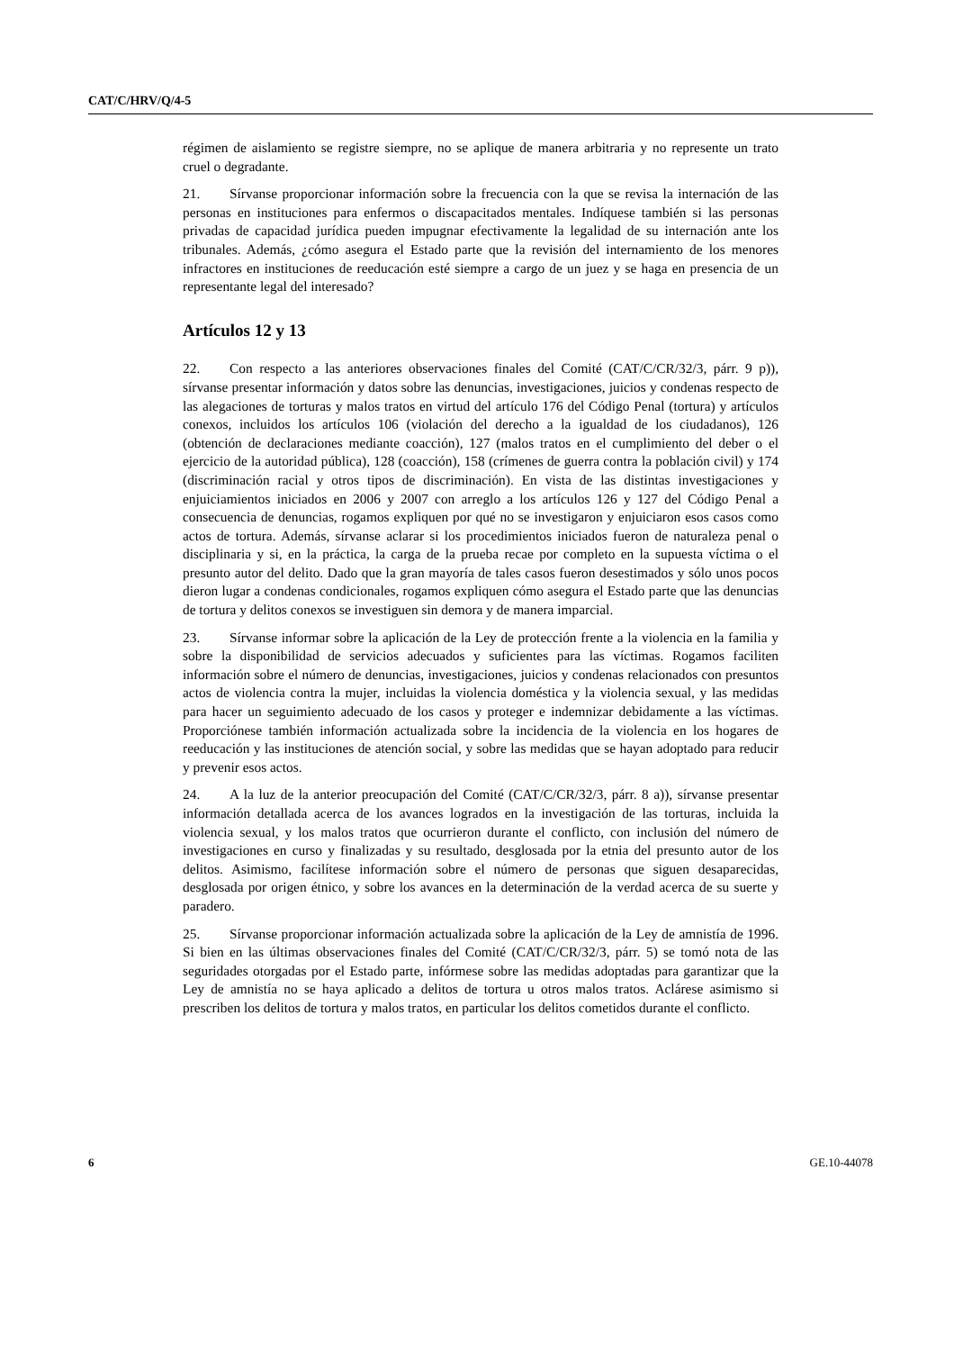CAT/C/HRV/Q/4-5
régimen de aislamiento se registre siempre, no se aplique de manera arbitraria y no represente un trato cruel o degradante.
21. Sírvanse proporcionar información sobre la frecuencia con la que se revisa la internación de las personas en instituciones para enfermos o discapacitados mentales. Indíquese también si las personas privadas de capacidad jurídica pueden impugnar efectivamente la legalidad de su internación ante los tribunales. Además, ¿cómo asegura el Estado parte que la revisión del internamiento de los menores infractores en instituciones de reeducación esté siempre a cargo de un juez y se haga en presencia de un representante legal del interesado?
Artículos 12 y 13
22. Con respecto a las anteriores observaciones finales del Comité (CAT/C/CR/32/3, párr. 9 p)), sírvanse presentar información y datos sobre las denuncias, investigaciones, juicios y condenas respecto de las alegaciones de torturas y malos tratos en virtud del artículo 176 del Código Penal (tortura) y artículos conexos, incluidos los artículos 106 (violación del derecho a la igualdad de los ciudadanos), 126 (obtención de declaraciones mediante coacción), 127 (malos tratos en el cumplimiento del deber o el ejercicio de la autoridad pública), 128 (coacción), 158 (crímenes de guerra contra la población civil) y 174 (discriminación racial y otros tipos de discriminación). En vista de las distintas investigaciones y enjuiciamientos iniciados en 2006 y 2007 con arreglo a los artículos 126 y 127 del Código Penal a consecuencia de denuncias, rogamos expliquen por qué no se investigaron y enjuiciaron esos casos como actos de tortura. Además, sírvanse aclarar si los procedimientos iniciados fueron de naturaleza penal o disciplinaria y si, en la práctica, la carga de la prueba recae por completo en la supuesta víctima o el presunto autor del delito. Dado que la gran mayoría de tales casos fueron desestimados y sólo unos pocos dieron lugar a condenas condicionales, rogamos expliquen cómo asegura el Estado parte que las denuncias de tortura y delitos conexos se investiguen sin demora y de manera imparcial.
23. Sírvanse informar sobre la aplicación de la Ley de protección frente a la violencia en la familia y sobre la disponibilidad de servicios adecuados y suficientes para las víctimas. Rogamos faciliten información sobre el número de denuncias, investigaciones, juicios y condenas relacionados con presuntos actos de violencia contra la mujer, incluidas la violencia doméstica y la violencia sexual, y las medidas para hacer un seguimiento adecuado de los casos y proteger e indemnizar debidamente a las víctimas. Proporciónese también información actualizada sobre la incidencia de la violencia en los hogares de reeducación y las instituciones de atención social, y sobre las medidas que se hayan adoptado para reducir y prevenir esos actos.
24. A la luz de la anterior preocupación del Comité (CAT/C/CR/32/3, párr. 8 a)), sírvanse presentar información detallada acerca de los avances logrados en la investigación de las torturas, incluida la violencia sexual, y los malos tratos que ocurrieron durante el conflicto, con inclusión del número de investigaciones en curso y finalizadas y su resultado, desglosada por la etnia del presunto autor de los delitos. Asimismo, facilítese información sobre el número de personas que siguen desaparecidas, desglosada por origen étnico, y sobre los avances en la determinación de la verdad acerca de su suerte y paradero.
25. Sírvanse proporcionar información actualizada sobre la aplicación de la Ley de amnistía de 1996. Si bien en las últimas observaciones finales del Comité (CAT/C/CR/32/3, párr. 5) se tomó nota de las seguridades otorgadas por el Estado parte, infórmese sobre las medidas adoptadas para garantizar que la Ley de amnistía no se haya aplicado a delitos de tortura u otros malos tratos. Aclárese asimismo si prescriben los delitos de tortura y malos tratos, en particular los delitos cometidos durante el conflicto.
6 GE.10-44078